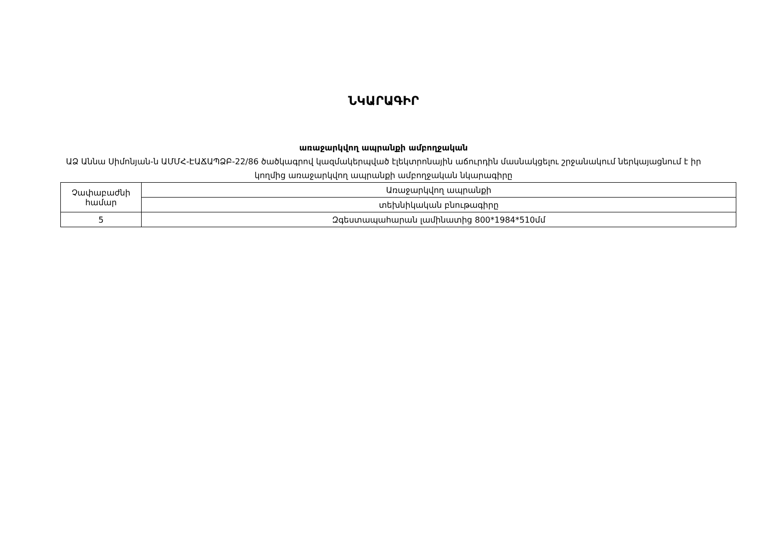ՆԿԱՐԱԳԻՐ
առաջարկվող ապրանքի ամբողջական
ԱՁ Աննա Սիմոնյան-ն ԱՄՄՀ-ԷԱՃԱՊՁԲ-22/86 ծածկագրով կազմակերպված էլեկտրոնային աճուրդին մասնակցելու շրջանակում ներկայացնում է իր կողմից առաջարկվող ապրանքի ամբողջական նկարագիրը
| Չափաբաժնի համար | Առաջարկվող ապրանքի |
| | տեխնիկական բնութագիրը |
| 5 | Զգեստապահարան լամինատից 800*1984*510մմ |